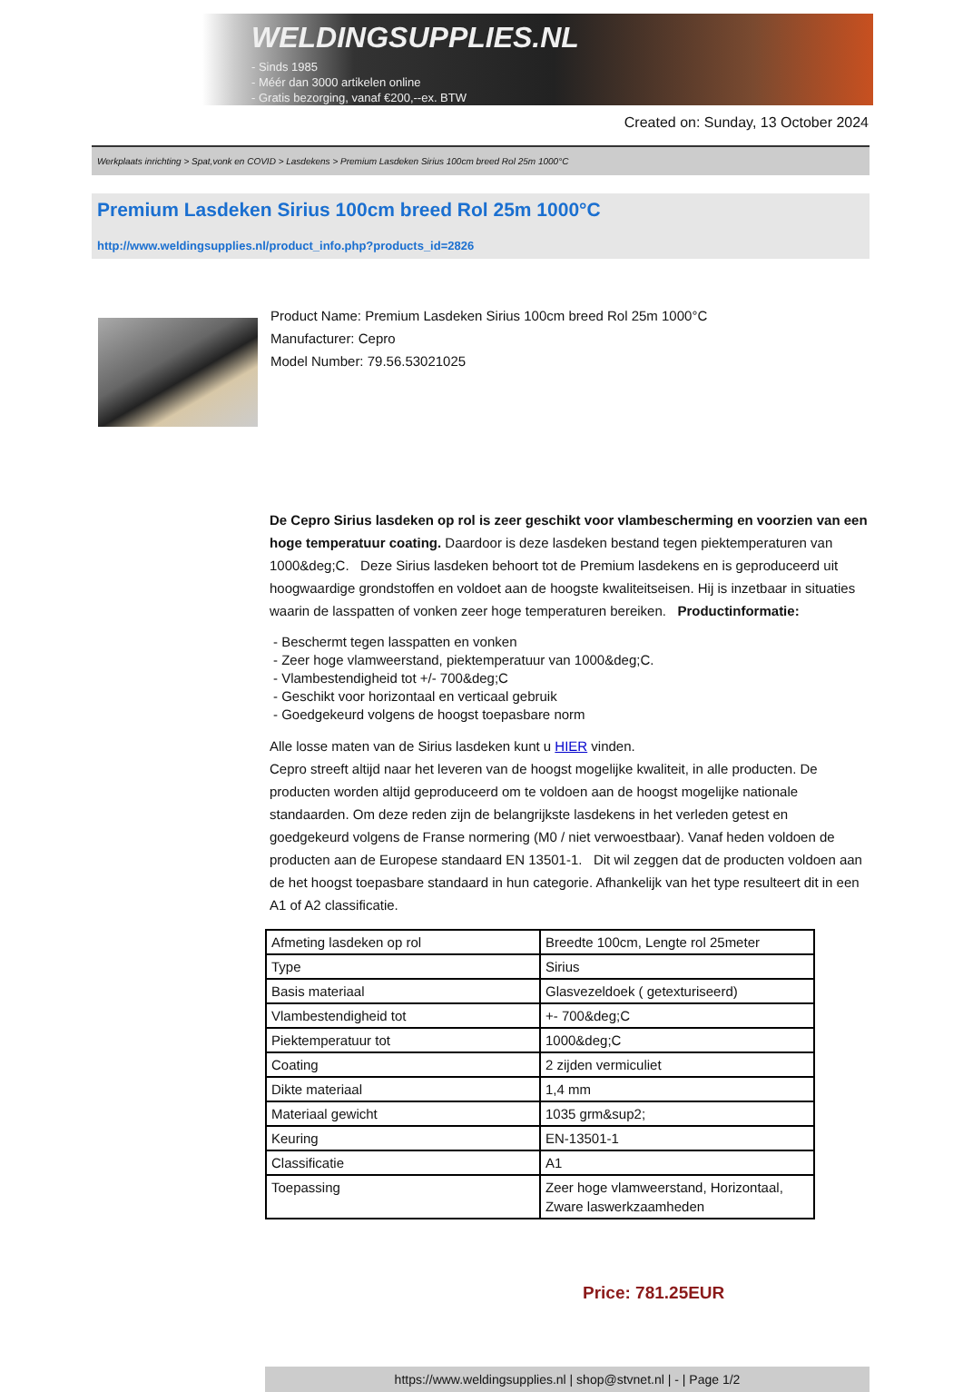WELDINGSUPPLIES.NL
- Sinds 1985
- Méér dan 3000 artikelen online
- Gratis bezorging, vanaf €200,--ex. BTW
Created on: Sunday, 13 October 2024
Werkplaats inrichting > Spat,vonk en COVID > Lasdekens > Premium Lasdeken Sirius 100cm breed Rol 25m 1000°C
Premium Lasdeken Sirius 100cm breed Rol 25m 1000°C
http://www.weldingsupplies.nl/product_info.php?products_id=2826
Product Name: Premium Lasdeken Sirius 100cm breed Rol 25m 1000°C
Manufacturer: Cepro
Model Number: 79.56.53021025
De Cepro Sirius lasdeken op rol is zeer geschikt voor vlambescherming en voorzien van een hoge temperatuur coating. Daardoor is deze lasdeken bestand tegen piektemperaturen van 1000&deg;C. Deze Sirius lasdeken behoort tot de Premium lasdekens en is geproduceerd uit hoogwaardige grondstoffen en voldoet aan de hoogste kwaliteitseisen. Hij is inzetbaar in situaties waarin de lasspatten of vonken zeer hoge temperaturen bereiken. Productinformatie:
- Beschermt tegen lasspatten en vonken
- Zeer hoge vlamweerstand, piektemperatuur van 1000&deg;C.
- Vlambestendigheid tot +/- 700&deg;C
- Geschikt voor horizontaal en verticaal gebruik
- Goedgekeurd volgens de hoogst toepasbare norm
Alle losse maten van de Sirius lasdeken kunt u HIER vinden.
Cepro streeft altijd naar het leveren van de hoogst mogelijke kwaliteit, in alle producten. De producten worden altijd geproduceerd om te voldoen aan de hoogst mogelijke nationale standaarden. Om deze reden zijn de belangrijkste lasdekens in het verleden getest en goedgekeurd volgens de Franse normering (M0 / niet verwoestbaar). Vanaf heden voldoen de producten aan de Europese standaard EN 13501-1. Dit wil zeggen dat de producten voldoen aan de het hoogst toepasbare standaard in hun categorie. Afhankelijk van het type resulteert dit in een A1 of A2 classificatie.
| Afmeting lasdeken op rol | Breedte 100cm, Lengte rol 25meter |
| Type | Sirius |
| Basis materiaal | Glasvezeldoek ( getexturiseerd) |
| Vlambestendigheid tot | +- 700&deg;C |
| Piektemperatuur tot | 1000&deg;C |
| Coating | 2 zijden vermiculiet |
| Dikte materiaal | 1,4 mm |
| Materiaal gewicht | 1035 grm&sup2; |
| Keuring | EN-13501-1 |
| Classificatie | A1 |
| Toepassing | Zeer hoge vlamweerstand, Horizontaal, Zware laswerkzaamheden |
Price: 781.25EUR
https://www.weldingsupplies.nl | shop@stvnet.nl | - | Page 1/2